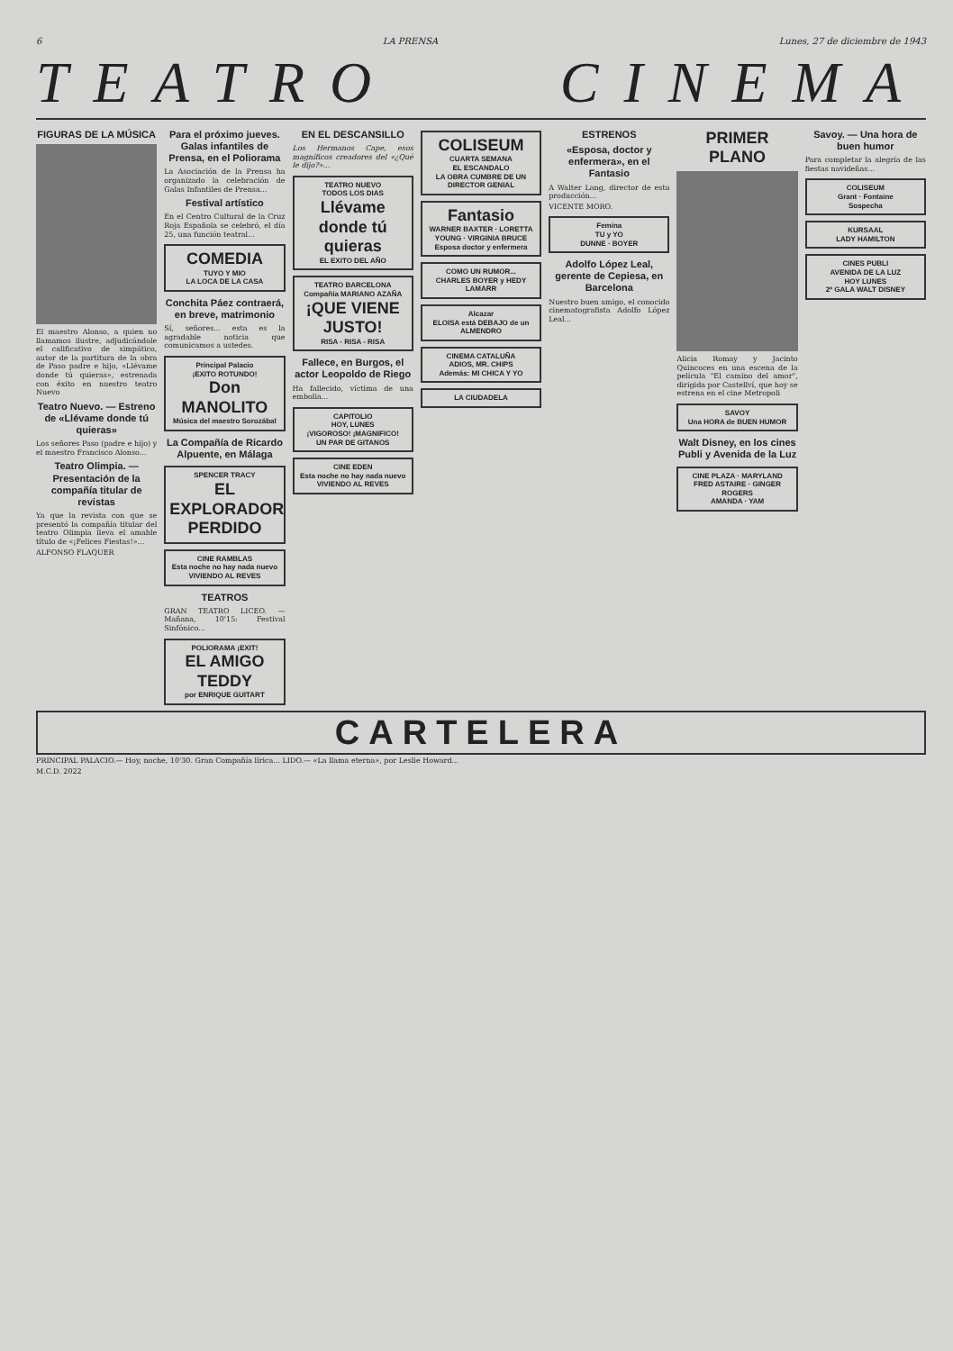6 LA PRENSA Lunes, 27 de diciembre de 1943
TEATRO CINEMA
FIGURAS DE LA MÚSICA
El maestro Alonso, a quien no llamamos ilustre, adjudicándole el calificativo de simpático, autor de la partitura de la obra de Paso padre e hijo, «Llévame donde tú quieras», estrenada con éxito en nuestro teatro Nuevo
Teatro Nuevo. — Estreno de «Llévame donde tú quieras»
Los señores Paso (padre e hijo) y el maestro Francisco Alonso...
Teatro Olimpia. — Presentación de la compañía titular de revistas
Ya que la revista con que se presentó la compañía titular del teatro Olimpia lleva el amable título de «¡Felices Fiestas!»...
ALFONSO FLAQUER
Para el próximo jueves. Galas infantiles de Prensa, en el Poliorama
La Asociación de la Prensa ha organizado la celebración de Galas Infantiles de Prensa...
Festival artístico
En el Centro Cultural de la Cruz Roja Española se celebró, el día 25, una función teatral...
COMEDIA
TUYO Y MIO
LA LOCA DE LA CASA
Conchita Páez contraerá, en breve, matrimonio
Sí, señores... esta es la agradable noticia que comunicamos a ustedes.
Principal Palacio
¡EXITO ROTUNDO!
Don MANOLITO
Música del maestro Sorozábal
La Compañía de Ricardo Alpuente, en Málaga
SPENCER TRACY
EL EXPLORADOR PERDIDO
CINE RAMBLAS
Esta noche no hay nada nuevo
VIVIENDO AL REVES
TEATROS
GRAN TEATRO LICEO. — Mañana, 10'15: Festival Sinfónico...
POLIORAMA ¡EXIT!
EL AMIGO TEDDY
por ENRIQUE GUITART
EN EL DESCANSILLO
Los Hermanos Cape, esos magníficos creadores del «¿Qué le dijo?»...
TEATRO NUEVO
TODOS LOS DIAS
Llévame donde tú quieras
EL EXITO DEL AÑO
TEATRO BARCELONA
Compañía MARIANO AZAÑA
¡QUE VIENE JUSTO!
RISA - RISA - RISA
Fallece, en Burgos, el actor Leopoldo de Riego
Ha fallecido, víctima de una embolia...
CAPITOLIO
HOY, LUNES
¡VIGOROSO! ¡MAGNIFICO!
UN PAR DE GITANOS
CINE EDEN
Esta noche no hay nada nuevo
VIVIENDO AL REVES
COLISEUM
CUARTA SEMANA
EL ESCANDALO
LA OBRA CUMBRE DE UN DIRECTOR GENIAL
Fantasio
WARNER BAXTER · LORETTA YOUNG · VIRGINIA BRUCE
Esposa doctor y enfermera
COMO UN RUMOR...
CHARLES BOYER y HEDY LAMARR
Alcazar
ELOISA está DEBAJO de un ALMENDRO
CINEMA CATALUÑA
ADIOS, MR. CHIPS
Además: MI CHICA Y YO
LA CIUDADELA
ESTRENOS
«Esposa, doctor y enfermera», en el Fantasio
A Walter Lang, director de esta producción...
VICENTE MORO.
Femina
TU y YO
DUNNE · BOYER
Adolfo López Leal, gerente de Cepiesa, en Barcelona
Nuestro buen amigo, el conocido cinematografista Adolfo López Leal...
PRIMER PLANO
Alicia Romay y Jacinto Quincoces en una escena de la película "El camino del amor", dirigida por Castellví, que hoy se estrena en el cine Metropoli
SAVOY
Una HORA de BUEN HUMOR
Walt Disney, en los cines Publi y Avenida de la Luz
CINE PLAZA · MARYLAND
FRED ASTAIRE · GINGER ROGERS
AMANDA · YAM
Savoy. — Una hora de buen humor
Para completar la alegría de las fiestas navideñas...
COLISEUM
Grant · Fontaine
Sospecha
KURSAAL
LADY HAMILTON
CINES PUBLI
AVENIDA DE LA LUZ
HOY LUNES
2ª GALA WALT DISNEY
CARTELERA
PRINCIPAL PALACIO.— Hoy, noche, 10'30. Gran Compañía lírica... LIDO.— «La llama eterna», por Leslie Howard...
M.C.D. 2022